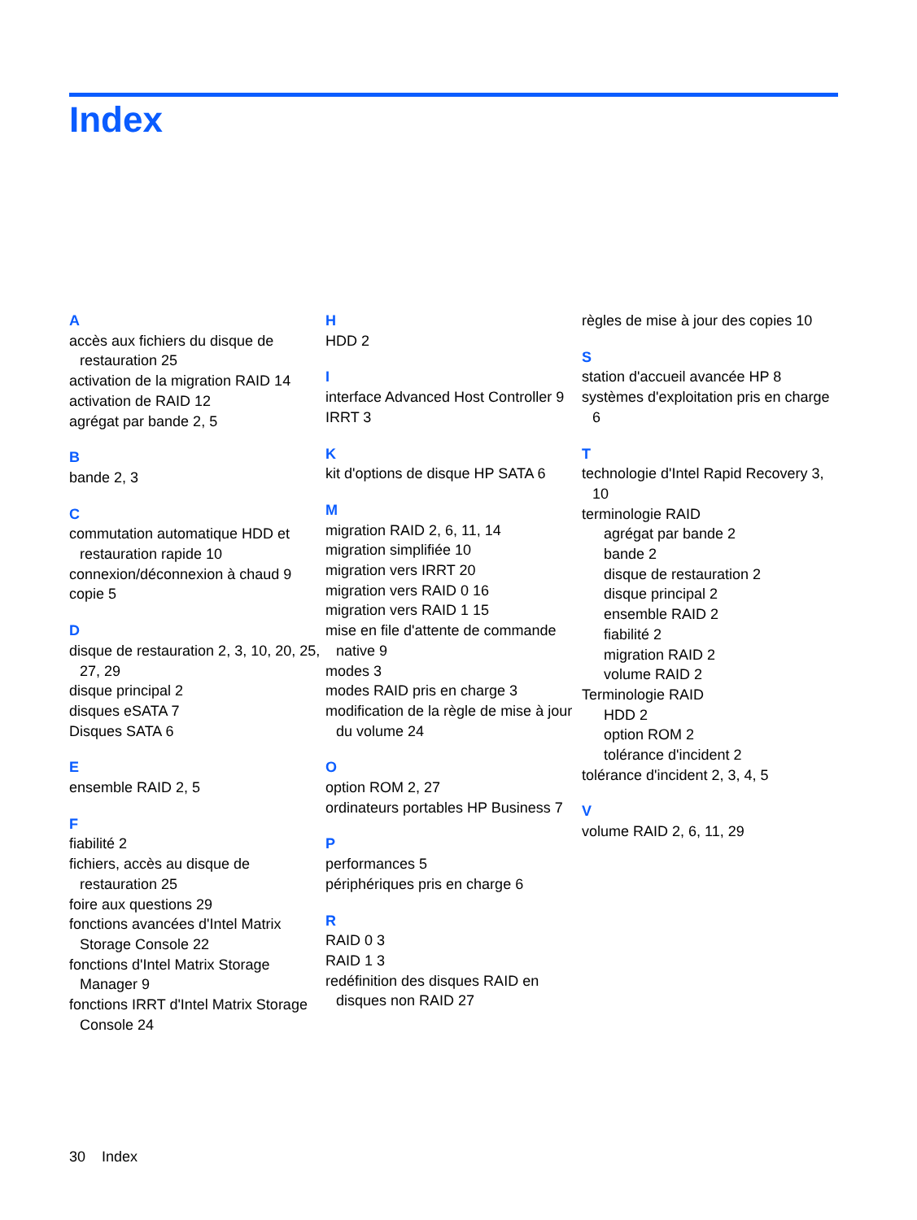Index
A
accès aux fichiers du disque de restauration 25
activation de la migration RAID 14
activation de RAID 12
agrégat par bande 2, 5
B
bande 2, 3
C
commutation automatique HDD et restauration rapide 10
connexion/déconnexion à chaud 9
copie 5
D
disque de restauration 2, 3, 10, 20, 25, 27, 29
disque principal 2
disques eSATA 7
Disques SATA 6
E
ensemble RAID 2, 5
F
fiabilité 2
fichiers, accès au disque de restauration 25
foire aux questions 29
fonctions avancées d'Intel Matrix Storage Console 22
fonctions d'Intel Matrix Storage Manager 9
fonctions IRRT d'Intel Matrix Storage Console 24
H
HDD 2
I
interface Advanced Host Controller 9
IRRT 3
K
kit d'options de disque HP SATA 6
M
migration RAID 2, 6, 11, 14
migration simplifiée 10
migration vers IRRT 20
migration vers RAID 0 16
migration vers RAID 1 15
mise en file d'attente de commande native 9
modes 3
modes RAID pris en charge 3
modification de la règle de mise à jour du volume 24
O
option ROM 2, 27
ordinateurs portables HP Business 7
P
performances 5
périphériques pris en charge 6
R
RAID 0 3
RAID 1 3
redéfinition des disques RAID en disques non RAID 27
règles de mise à jour des copies 10
S
station d'accueil avancée HP 8
systèmes d'exploitation pris en charge 6
T
technologie d'Intel Rapid Recovery 3, 10
terminologie RAID
agrégat par bande 2
bande 2
disque de restauration 2
disque principal 2
ensemble RAID 2
fiabilité 2
migration RAID 2
volume RAID 2
Terminologie RAID
HDD 2
option ROM 2
tolérance d'incident 2
tolérance d'incident 2, 3, 4, 5
V
volume RAID 2, 6, 11, 29
30 Index